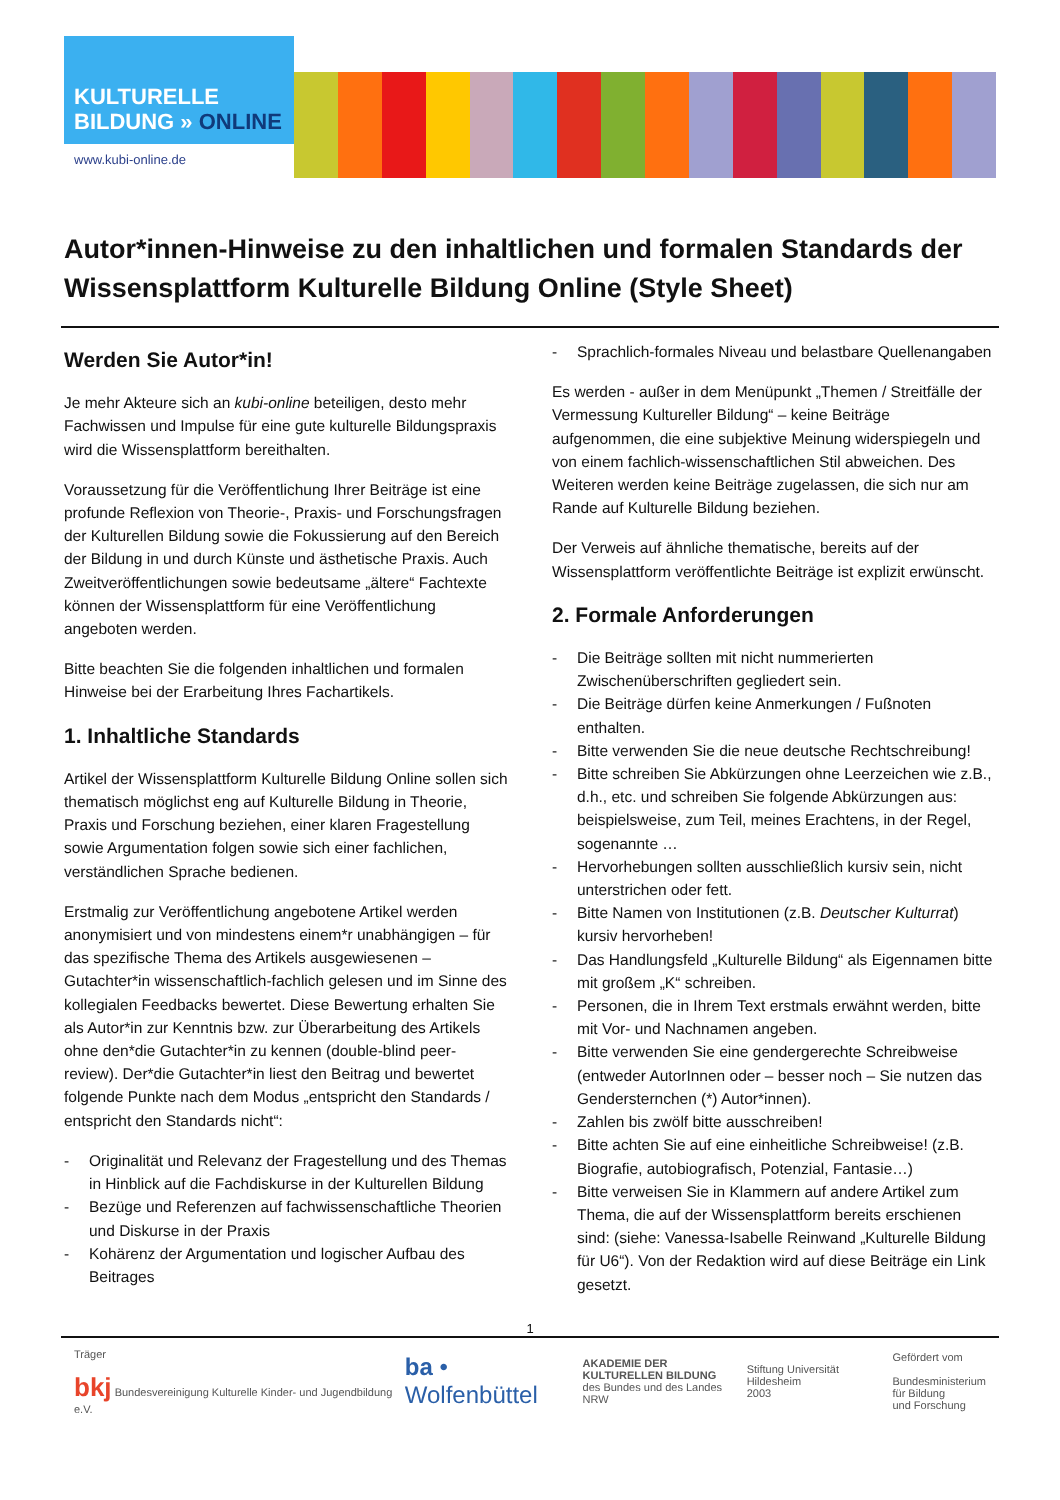KULTURELLE
BILDUNG » ONLINE
www.kubi-online.de
Autor*innen-Hinweise zu den inhaltlichen und formalen Standards der Wissensplattform Kulturelle Bildung Online (Style Sheet)
Werden Sie Autor*in!
Je mehr Akteure sich an kubi-online beteiligen, desto mehr Fachwissen und Impulse für eine gute kulturelle Bildungspraxis wird die Wissensplattform bereithalten.
Voraussetzung für die Veröffentlichung Ihrer Beiträge ist eine profunde Reflexion von Theorie-, Praxis- und Forschungsfragen der Kulturellen Bildung sowie die Fokussierung auf den Bereich der Bildung in und durch Künste und ästhetische Praxis. Auch Zweitveröffentlichungen sowie bedeutsame „ältere“ Fachtexte können der Wissensplattform für eine Veröffentlichung angeboten werden.
Bitte beachten Sie die folgenden inhaltlichen und formalen Hinweise bei der Erarbeitung Ihres Fachartikels.
1. Inhaltliche Standards
Artikel der Wissensplattform Kulturelle Bildung Online sollen sich thematisch möglichst eng auf Kulturelle Bildung in Theorie, Praxis und Forschung beziehen, einer klaren Fragestellung sowie Argumentation folgen sowie sich einer fachlichen, verständlichen Sprache bedienen.
Erstmalig zur Veröffentlichung angebotene Artikel werden anonymisiert und von mindestens einem*r unabhängigen – für das spezifische Thema des Artikels ausgewiesenen – Gutachter*in wissenschaftlich-fachlich gelesen und im Sinne des kollegialen Feedbacks bewertet. Diese Bewertung erhalten Sie als Autor*in zur Kenntnis bzw. zur Überarbeitung des Artikels ohne den*die Gutachter*in zu kennen (double-blind peer-review). Der*die Gutachter*in liest den Beitrag und bewertet folgende Punkte nach dem Modus „entspricht den Standards / entspricht den Standards nicht“:
- Originalität und Relevanz der Fragestellung und des Themas in Hinblick auf die Fachdiskurse in der Kulturellen Bildung
- Bezüge und Referenzen auf fachwissenschaftliche Theorien und Diskurse in der Praxis
- Kohärenz der Argumentation und logischer Aufbau des Beitrages
- Sprachlich-formales Niveau und belastbare Quellenangaben
Es werden - außer in dem Menüpunkt „Themen / Streitfälle der Vermessung Kultureller Bildung“ – keine Beiträge aufgenommen, die eine subjektive Meinung widerspiegeln und von einem fachlich-wissenschaftlichen Stil abweichen. Des Weiteren werden keine Beiträge zugelassen, die sich nur am Rande auf Kulturelle Bildung beziehen.
Der Verweis auf ähnliche thematische, bereits auf der Wissensplattform veröffentlichte Beiträge ist explizit erwünscht.
2. Formale Anforderungen
- Die Beiträge sollten mit nicht nummerierten Zwischenüberschriften gegliedert sein.
- Die Beiträge dürfen keine Anmerkungen / Fußnoten enthalten.
- Bitte verwenden Sie die neue deutsche Rechtschreibung!
- Bitte schreiben Sie Abkürzungen ohne Leerzeichen wie z.B., d.h., etc. und schreiben Sie folgende Abkürzungen aus: beispielsweise, zum Teil, meines Erachtens, in der Regel, sogenannte …
- Hervorhebungen sollten ausschließlich kursiv sein, nicht unterstrichen oder fett.
- Bitte Namen von Institutionen (z.B. Deutscher Kulturrat) kursiv hervorheben!
- Das Handlungsfeld „Kulturelle Bildung“ als Eigennamen bitte mit großem „K“ schreiben.
- Personen, die in Ihrem Text erstmals erwähnt werden, bitte mit Vor- und Nachnamen angeben.
- Bitte verwenden Sie eine gendergerechte Schreibweise (entweder AutorInnen oder – besser noch – Sie nutzen das Gendersternchen (*) Autor*innen).
- Zahlen bis zwölf bitte ausschreiben!
- Bitte achten Sie auf eine einheitliche Schreibweise! (z.B. Biografie, autobiografisch, Potenzial, Fantasie…)
- Bitte verweisen Sie in Klammern auf andere Artikel zum Thema, die auf der Wissensplattform bereits erschienen sind: (siehe: Vanessa-Isabelle Reinwand „Kulturelle Bildung für U6“). Von der Redaktion wird auf diese Beiträge ein Link gesetzt.
1
Träger
bkj Bundesvereinigung Kulturelle Kinder- und Jugendbildung e.V.
ba • Wolfenbüttel
AKADEMIE DER
KULTURELLEN BILDUNG
des Bundes und des Landes NRW
Stiftung Universität Hildesheim
2003
Gefördert vom
Bundesministerium
für Bildung
und Forschung